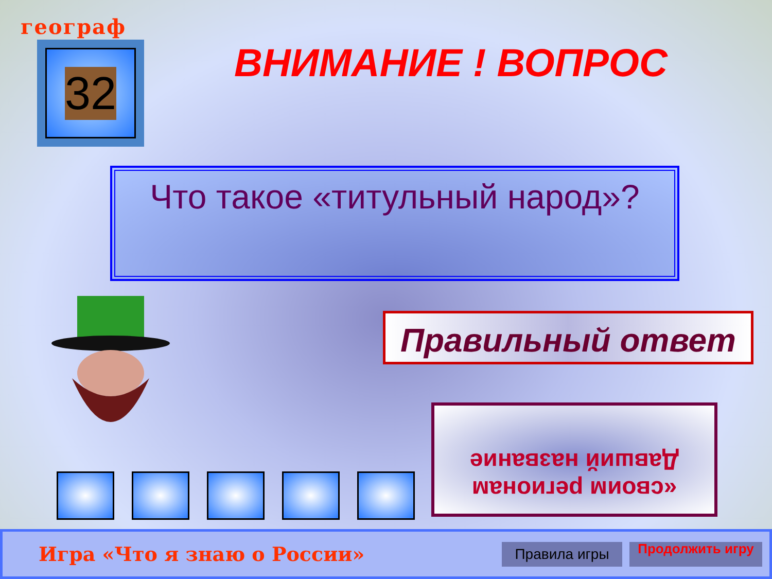географ
32
ВНИМАНИЕ ! ВОПРОС
Что такое «титульный народ»?
Правильный ответ
«своим регионам
Давший название
Игра «Что я знаю о России»
Правила игры
Продолжить игру